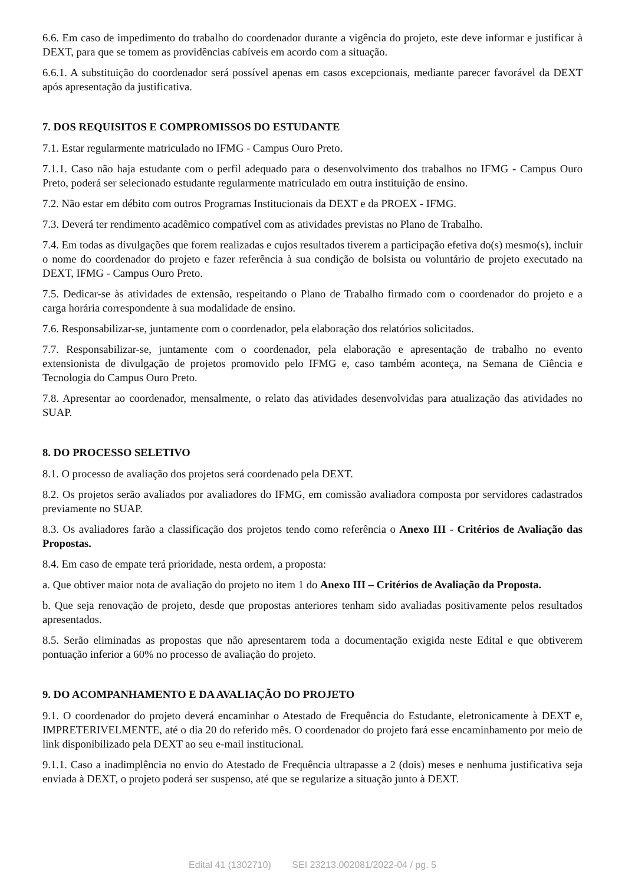6.6. Em caso de impedimento do trabalho do coordenador durante a vigência do projeto, este deve informar e justificar à DEXT, para que se tomem as providências cabíveis em acordo com a situação.
6.6.1. A substituição do coordenador será possível apenas em casos excepcionais, mediante parecer favorável da DEXT após apresentação da justificativa.
7. DOS REQUISITOS E COMPROMISSOS DO ESTUDANTE
7.1. Estar regularmente matriculado no IFMG - Campus Ouro Preto.
7.1.1. Caso não haja estudante com o perfil adequado para o desenvolvimento dos trabalhos no IFMG - Campus Ouro Preto, poderá ser selecionado estudante regularmente matriculado em outra instituição de ensino.
7.2. Não estar em débito com outros Programas Institucionais da DEXT e da PROEX - IFMG.
7.3. Deverá ter rendimento acadêmico compatível com as atividades previstas no Plano de Trabalho.
7.4. Em todas as divulgações que forem realizadas e cujos resultados tiverem a participação efetiva do(s) mesmo(s), incluir o nome do coordenador do projeto e fazer referência à sua condição de bolsista ou voluntário de projeto executado na DEXT, IFMG - Campus Ouro Preto.
7.5. Dedicar-se às atividades de extensão, respeitando o Plano de Trabalho firmado com o coordenador do projeto e a carga horária correspondente à sua modalidade de ensino.
7.6. Responsabilizar-se, juntamente com o coordenador, pela elaboração dos relatórios solicitados.
7.7. Responsabilizar-se, juntamente com o coordenador, pela elaboração e apresentação de trabalho no evento extensionista de divulgação de projetos promovido pelo IFMG e, caso também aconteça, na Semana de Ciência e Tecnologia do Campus Ouro Preto.
7.8. Apresentar ao coordenador, mensalmente, o relato das atividades desenvolvidas para atualização das atividades no SUAP.
8. DO PROCESSO SELETIVO
8.1. O processo de avaliação dos projetos será coordenado pela DEXT.
8.2. Os projetos serão avaliados por avaliadores do IFMG, em comissão avaliadora composta por servidores cadastrados previamente no SUAP.
8.3. Os avaliadores farão a classificação dos projetos tendo como referência o Anexo III - Critérios de Avaliação das Propostas.
8.4. Em caso de empate terá prioridade, nesta ordem, a proposta:
a. Que obtiver maior nota de avaliação do projeto no item 1 do Anexo III – Critérios de Avaliação da Proposta.
b. Que seja renovação de projeto, desde que propostas anteriores tenham sido avaliadas positivamente pelos resultados apresentados.
8.5. Serão eliminadas as propostas que não apresentarem toda a documentação exigida neste Edital e que obtiverem pontuação inferior a 60% no processo de avaliação do projeto.
9. DO ACOMPANHAMENTO E DA AVALIAÇÃO DO PROJETO
9.1. O coordenador do projeto deverá encaminhar o Atestado de Frequência do Estudante, eletronicamente à DEXT e, IMPRETERIVELMENTE, até o dia 20 do referido mês. O coordenador do projeto fará esse encaminhamento por meio de link disponibilizado pela DEXT ao seu e-mail institucional.
9.1.1. Caso a inadimplência no envio do Atestado de Frequência ultrapasse a 2 (dois) meses e nenhuma justificativa seja enviada à DEXT, o projeto poderá ser suspenso, até que se regularize a situação junto à DEXT.
Edital 41 (1302710) SEI 23213.002081/2022-04 / pg. 5